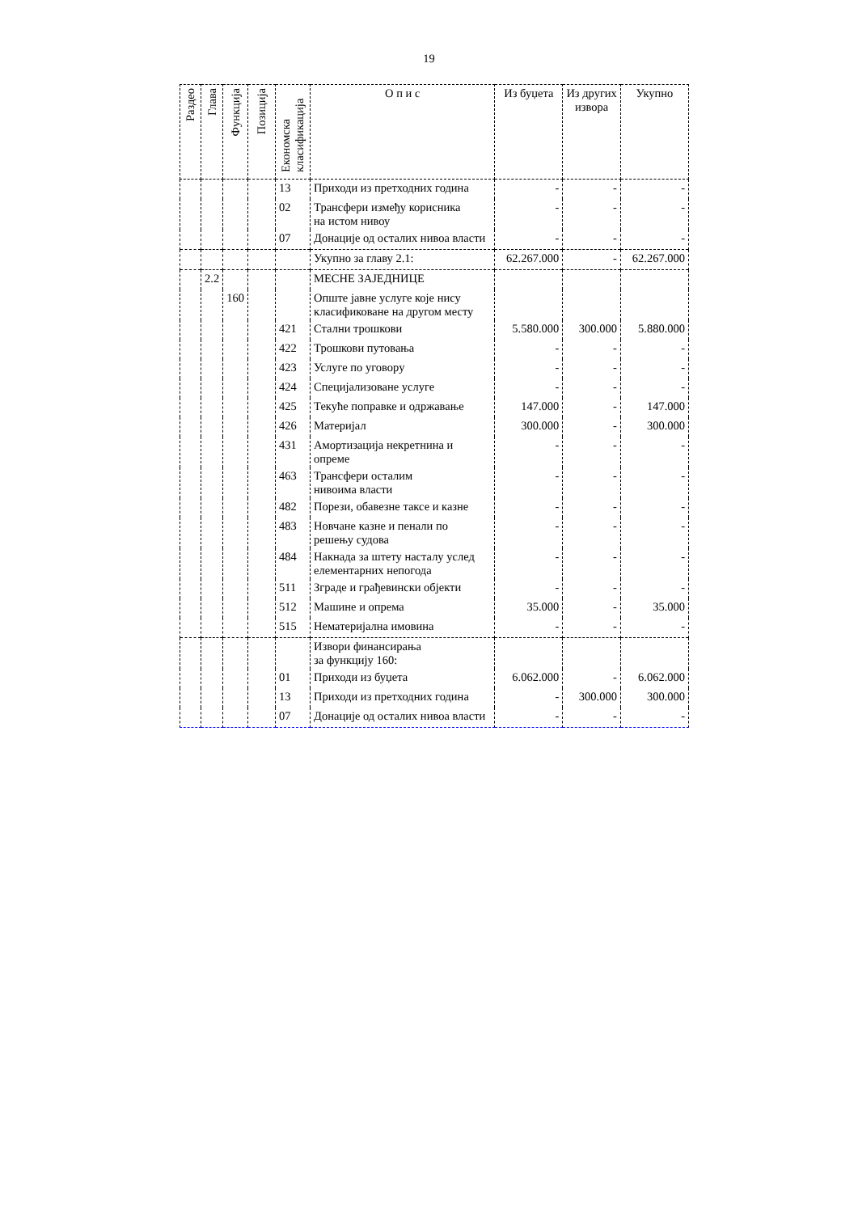19
| Раздео | Глава | Функција | Позиција | Економска класификација | О п и с | Из буџета | Из других извора | Укупно |
| --- | --- | --- | --- | --- | --- | --- | --- | --- |
| | | | | 13 | Приходи из претходних година | - | - | - |
| | | | | 02 | Трансфери између корисника на истом нивоу | - | - | - |
| | | | | 07 | Донације од осталих нивоа власти | - | - | - |
| | | | | | Укупно за главу 2.1: | 62.267.000 | - | 62.267.000 |
| | 2.2 | | | | МЕСНЕ ЗАЈЕДНИЦЕ | | | |
| | | 160 | | | Опште јавне услуге које нису класификоване на другом месту | | | |
| | | | | 421 | Стални трошкови | 5.580.000 | 300.000 | 5.880.000 |
| | | | | 422 | Трошкови путовања | - | - | - |
| | | | | 423 | Услуге по уговору | - | - | - |
| | | | | 424 | Специјализоване услуге | - | - | - |
| | | | | 425 | Текуће поправке и одржавање | 147.000 | - | 147.000 |
| | | | | 426 | Материјал | 300.000 | - | 300.000 |
| | | | | 431 | Амортизација некретнина и опреме | - | - | - |
| | | | | 463 | Трансфери осталим нивоима власти | - | - | - |
| | | | | 482 | Порези, обавезне таксе и казне | - | - | - |
| | | | | 483 | Новчане казне и пенали по решењу судова | - | - | - |
| | | | | 484 | Накнада за штету насталу услед елементарних непогода | - | - | - |
| | | | | 511 | Зграде и грађевински објекти | - | - | - |
| | | | | 512 | Машине и опрема | 35.000 | - | 35.000 |
| | | | | 515 | Нематеријална имовина | - | - | - |
| | | | | | Извори финансирања за функцију 160: | | | |
| | | | | 01 | Приходи из буџета | 6.062.000 | - | 6.062.000 |
| | | | | 13 | Приходи из претходних година | - | 300.000 | 300.000 |
| | | | | 07 | Донације од осталих нивоа власти | - | - | - |